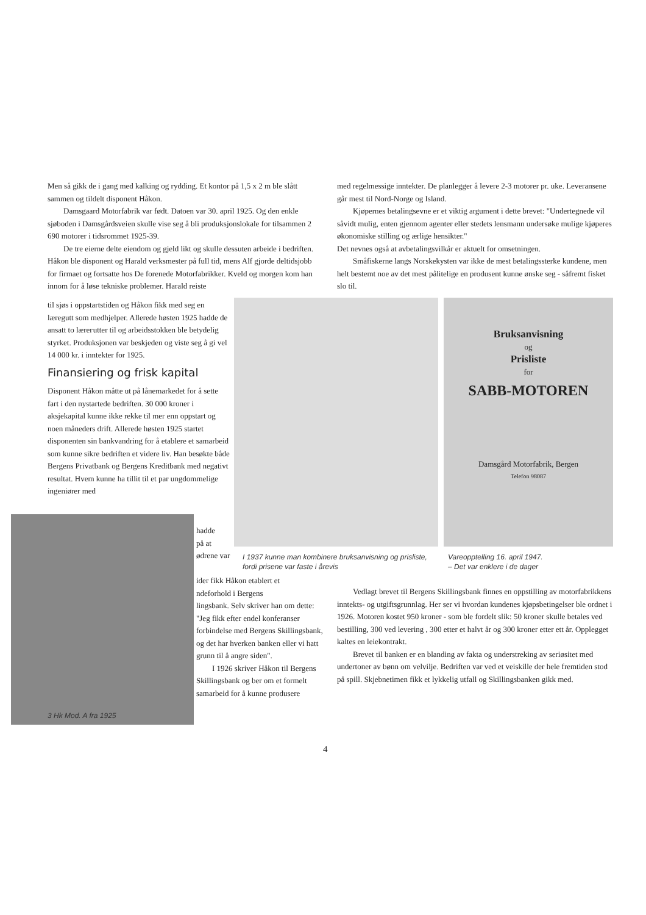Men så gikk de i gang med kalking og rydding. Et kontor på 1,5 x 2 m ble slått sammen og tildelt disponent Håkon.
Damsgaard Motorfabrik var født. Datoen var 30. april 1925. Og den enkle sjøboden i Damsgårdsveien skulle vise seg å bli produksjonslokale for tilsammen 2 690 motorer i tidsrommet 1925-39.
De tre eierne delte eiendom og gjeld likt og skulle dessuten arbeide i bedriften. Håkon ble disponent og Harald verksmester på full tid, mens Alf gjorde deltidsjobb for firmaet og fortsatte hos De forenede Motorfabrikker. Kveld og morgen kom han innom for å løse tekniske problemer. Harald reiste
til sjøs i oppstartstiden og Håkon fikk med seg en læregutt som medhjelper. Allerede høsten 1925 hadde de ansatt to lærегutter til og arbeidsstokken ble betydelig styrket. Produksjonen var beskjeden og viste seg å gi vel 14 000 kr. i inntekter for 1925.
Finansiering og frisk kapital
Disponent Håkon måtte ut på lånemarkedet for å sette fart i den nystartede bedriften. 30 000 kroner i aksjekapital kunne ikke rekke til mer enn oppstart og noen måneders drift. Allerede høsten 1925 startet disponenten sin bankvandring for å etablere et samarbeid som kunne sikre bedriften et videre liv. Han besøkte både Bergens Privatbank og Bergens Kreditbank med negativt resultat. Hvem kunne ha tillit til et par ungdommelige ingeniører med
3 Hk Mod. A fra 1925
hadde
på at
ødrene var
ider fikk Håkon etablert et
ndeforhold i Bergens
lingsbank. Selv skriver han om dette: "Jeg fikk efter endel konferanser forbindelse med Bergens Skillingsbank, og det har hverken banken eller vi hatt grunn til å angre siden".
I 1926 skriver Håkon til Bergens Skillingsbank og ber om et formelt samarbeid for å kunne produsere
Bruksanvisning
og
Prisliste
for
SABB-MOTOREN
Damsgård Motorfabrik, Bergen
Telefon 98087
I 1937 kunne man kombinere bruksanvisning og prisliste, fordi prisene var faste i årevis
Vareopptelling 16. april 1947.
– Det var enklere i de dager
med regelmessige inntekter. De planlegger å levere 2-3 motorer pr. uke. Leveransene går mest til Nord-Norge og Island.
Kjøpernes betalingsevne er et viktig argument i dette brevet: "Undertegnede vil såvidt mulig, enten gjennom agenter eller stedets lensmann undersøke mulige kjøperes økonomiske stilling og ærlige hensikter."
Det nevnes også at avbetalingsvilkår er aktuelt for omsetningen.
Småfiskerne langs Norskekysten var ikke de mest betalingssterke kundene, men helt bestemt noe av det mest pålitelige en produsent kunne ønske seg - såfremt fisket slo til.
Vedlagt brevet til Bergens Skillingsbank finnes en oppstilling av motorfabrikkens inntekts- og utgiftsgrunnlag. Her ser vi hvordan kundenes kjøpsbetingelser ble ordnet i 1926. Motoren kostet 950 kroner - som ble fordelt slik: 50 kroner skulle betales ved bestilling, 300 ved levering , 300 etter et halvt år og 300 kroner etter ett år. Opplegget kaltes en leiekontrakt.
Brevet til banken er en blanding av fakta og understreking av seriøsitet med undertoner av bønn om velvilje. Bedriften var ved et veiskille der hele fremtiden stod på spill. Skjebnetimen fikk et lykkelig utfall og Skillingsbanken gikk med.
4